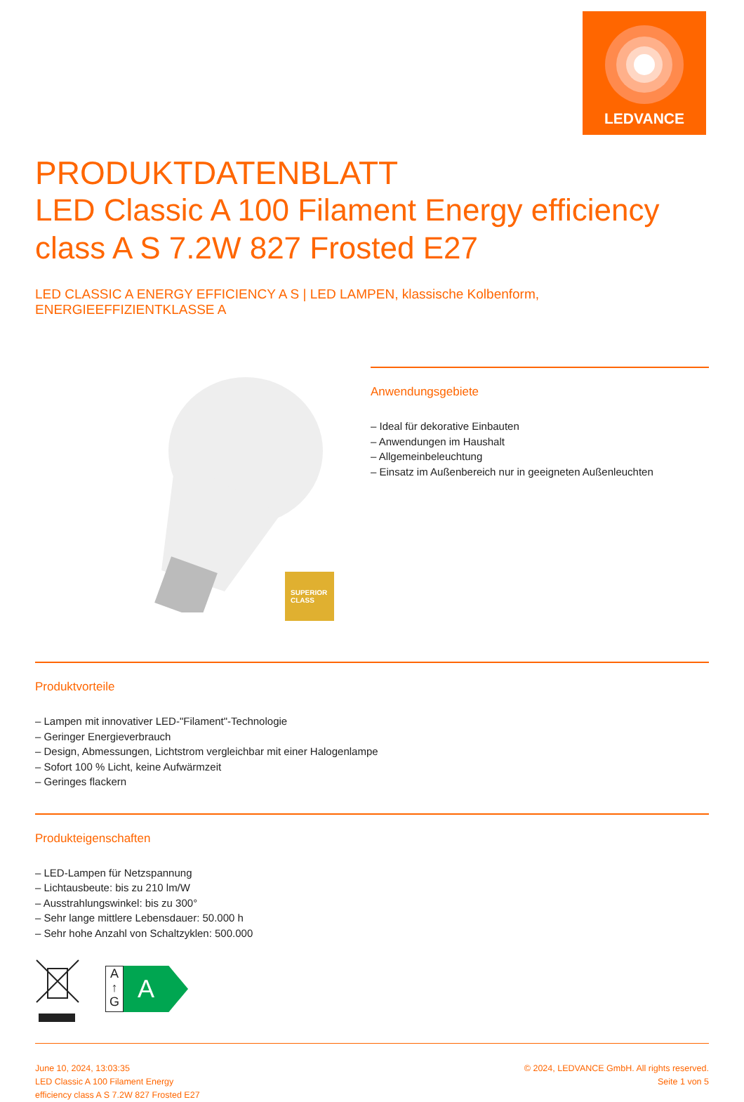LEDVANCE
PRODUKTDATENBLATT
LED Classic A 100 Filament Energy efficiency class A S 7.2W 827 Frosted E27
LED CLASSIC A ENERGY EFFICIENCY A S | LED LAMPEN, klassische Kolbenform, ENERGIEEFFIZIENTKLASSE A
SUPERIOR
CLASS
Anwendungsgebiete
– Ideal für dekorative Einbauten
– Anwendungen im Haushalt
– Allgemeinbeleuchtung
– Einsatz im Außenbereich nur in geeigneten Außenleuchten
Produktvorteile
– Lampen mit innovativer LED-"Filament"-Technologie
– Geringer Energieverbrauch
– Design, Abmessungen, Lichtstrom vergleichbar mit einer Halogenlampe
– Sofort 100 % Licht, keine Aufwärmzeit
– Geringes flackern
Produkteigenschaften
– LED-Lampen für Netzspannung
– Lichtausbeute: bis zu 210 lm/W
– Ausstrahlungswinkel: bis zu 300°
– Sehr lange mittlere Lebensdauer: 50.000 h
– Sehr hohe Anzahl von Schaltzyklen: 500.000
A
↑
G
A
June 10, 2024, 13:03:35
LED Classic A 100 Filament Energy
efficiency class A S 7.2W 827 Frosted E27
© 2024, LEDVANCE GmbH. All rights reserved.
Seite 1 von 5